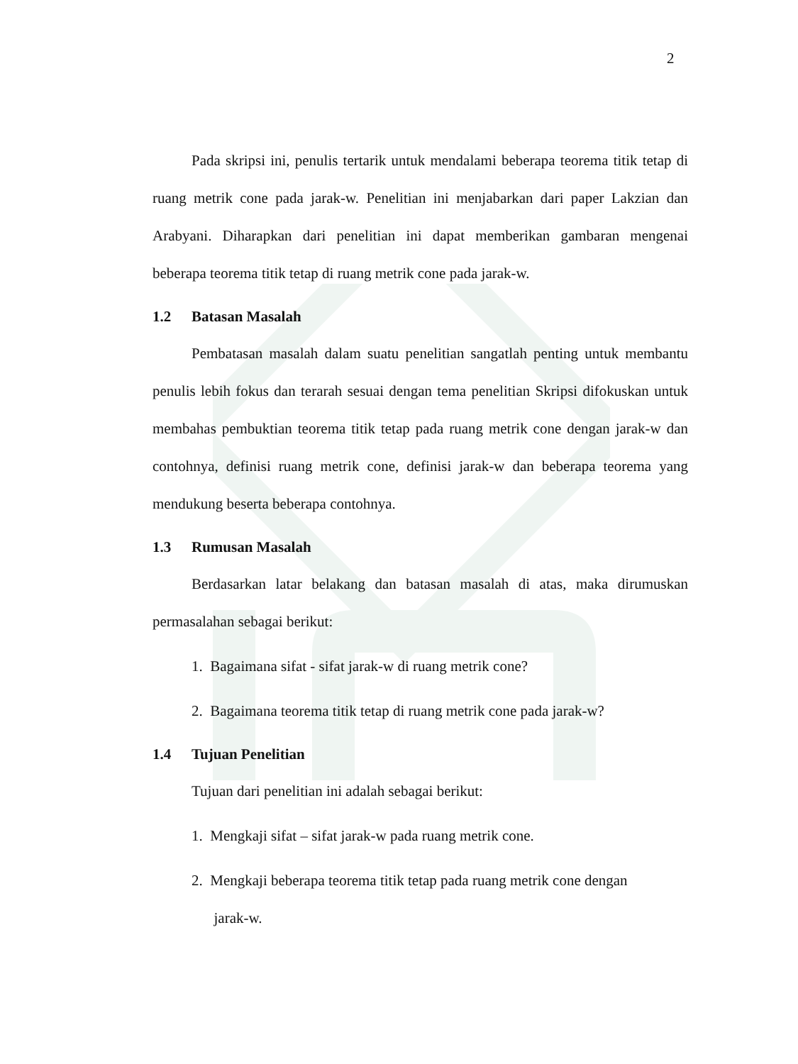2
Pada skripsi ini, penulis tertarik untuk mendalami beberapa teorema titik tetap di ruang metrik cone pada jarak-w. Penelitian ini menjabarkan dari paper Lakzian dan Arabyani. Diharapkan dari penelitian ini dapat memberikan gambaran mengenai beberapa teorema titik tetap di ruang metrik cone pada jarak-w.
1.2 Batasan Masalah
Pembatasan masalah dalam suatu penelitian sangatlah penting untuk membantu penulis lebih fokus dan terarah sesuai dengan tema penelitian Skripsi difokuskan untuk membahas pembuktian teorema titik tetap pada ruang metrik cone dengan jarak-w dan contohnya, definisi ruang metrik cone, definisi jarak-w dan beberapa teorema yang mendukung beserta beberapa contohnya.
1.3 Rumusan Masalah
Berdasarkan latar belakang dan batasan masalah di atas, maka dirumuskan permasalahan sebagai berikut:
1. Bagaimana sifat - sifat jarak-w di ruang metrik cone?
2. Bagaimana teorema titik tetap di ruang metrik cone pada jarak-w?
1.4 Tujuan Penelitian
Tujuan dari penelitian ini adalah sebagai berikut:
1. Mengkaji sifat – sifat jarak-w pada ruang metrik cone.
2. Mengkaji beberapa teorema titik tetap pada ruang metrik cone dengan
jarak-w.